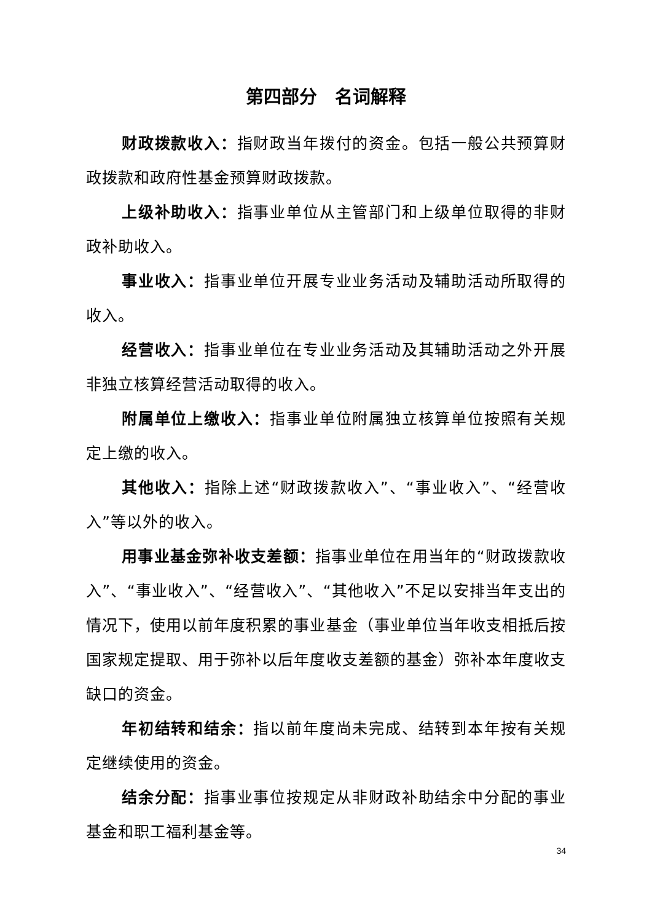第四部分　名词解释
财政拨款收入：指财政当年拨付的资金。包括一般公共预算财政拨款和政府性基金预算财政拨款。
上级补助收入：指事业单位从主管部门和上级单位取得的非财政补助收入。
事业收入：指事业单位开展专业业务活动及辅助活动所取得的收入。
经营收入：指事业单位在专业业务活动及其辅助活动之外开展非独立核算经营活动取得的收入。
附属单位上缴收入：指事业单位附属独立核算单位按照有关规定上缴的收入。
其他收入：指除上述“财政拨款收入”、“事业收入”、“经营收入”等以外的收入。
用事业基金弥补收支差额：指事业单位在用当年的“财政拨款收入”、“事业收入”、“经营收入”、“其他收入”不足以安排当年支出的情况下，使用以前年度积累的事业基金（事业单位当年收支相抵后按国家规定提取、用于弥补以后年度收支差额的基金）弥补本年度收支缺口的资金。
年初结转和结余：指以前年度尚未完成、结转到本年按有关规定继续使用的资金。
结余分配：指事业事位按规定从非财政补助结余中分配的事业基金和职工福利基金等。
34